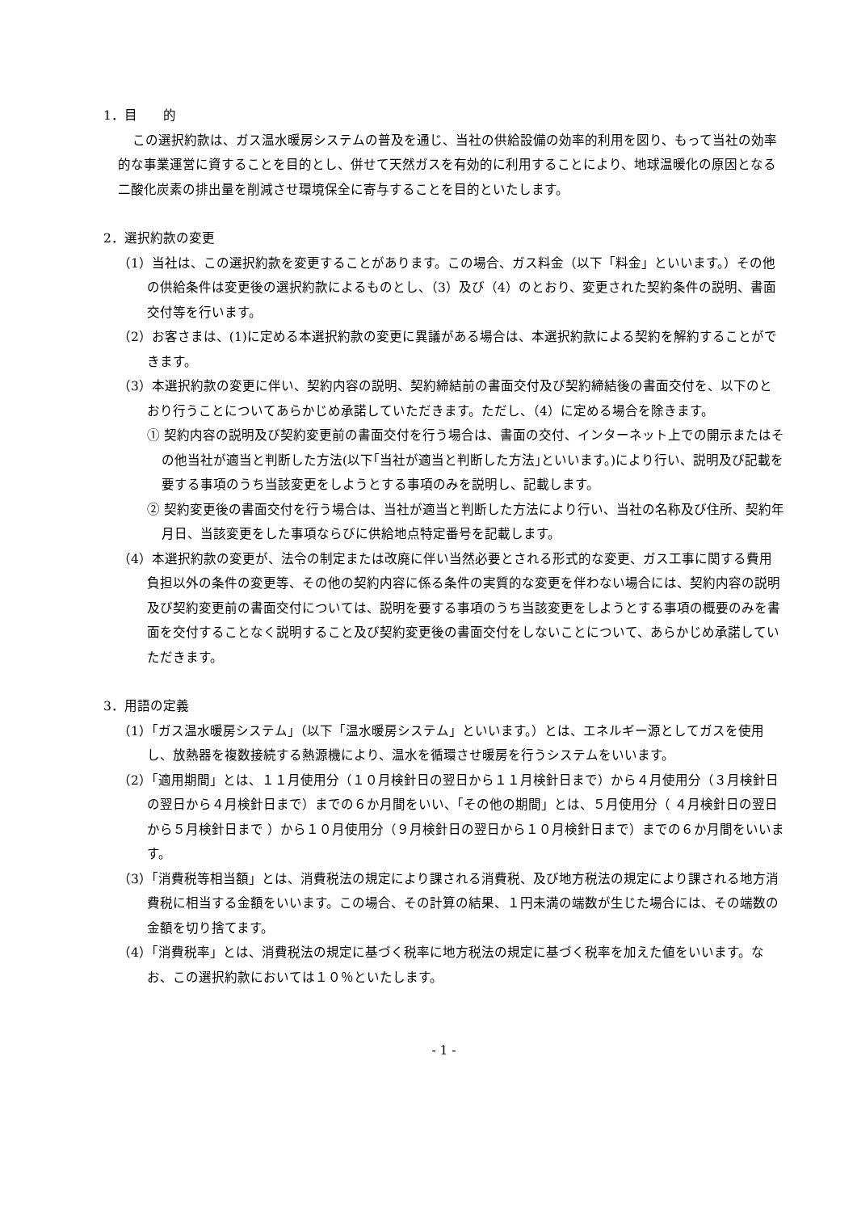1．目　　的
この選択約款は、ガス温水暖房システムの普及を通じ、当社の供給設備の効率的利用を図り、もって当社の効率的な事業運営に資することを目的とし、併せて天然ガスを有効的に利用することにより、地球温暖化の原因となる二酸化炭素の排出量を削減させ環境保全に寄与することを目的といたします。
2．選択約款の変更
（1）当社は、この選択約款を変更することがあります。この場合、ガス料金（以下「料金」といいます。）その他の供給条件は変更後の選択約款によるものとし、（3）及び（4）のとおり、変更された契約条件の説明、書面交付等を行います。
（2）お客さまは、(1)に定める本選択約款の変更に異議がある場合は、本選択約款による契約を解約することができます。
（3）本選択約款の変更に伴い、契約内容の説明、契約締結前の書面交付及び契約締結後の書面交付を、以下のとおり行うことについてあらかじめ承諾していただきます。ただし、（4）に定める場合を除きます。
① 契約内容の説明及び契約変更前の書面交付を行う場合は、書面の交付、インターネット上での開示またはその他当社が適当と判断した方法(以下｢当社が適当と判断した方法｣といいます。)により行い、説明及び記載を要する事項のうち当該変更をしようとする事項のみを説明し、記載します。
② 契約変更後の書面交付を行う場合は、当社が適当と判断した方法により行い、当社の名称及び住所、契約年月日、当該変更をした事項ならびに供給地点特定番号を記載します。
（4）本選択約款の変更が、法令の制定または改廃に伴い当然必要とされる形式的な変更、ガス工事に関する費用負担以外の条件の変更等、その他の契約内容に係る条件の実質的な変更を伴わない場合には、契約内容の説明及び契約変更前の書面交付については、説明を要する事項のうち当該変更をしようとする事項の概要のみを書面を交付することなく説明すること及び契約変更後の書面交付をしないことについて、あらかじめ承諾していただきます。
3．用語の定義
（1）「ガス温水暖房システム」（以下「温水暖房システム」といいます。）とは、エネルギー源としてガスを使用し、放熱器を複数接続する熱源機により、温水を循環させ暖房を行うシステムをいいます。
（2）「適用期間」とは、１１月使用分（１０月検針日の翌日から１１月検針日まで）から４月使用分（３月検針日の翌日から４月検針日まで）までの６か月間をいい、「その他の期間」とは、５月使用分（ ４月検針日の翌日から５月検針日まで ）から１０月使用分（９月検針日の翌日から１０月検針日まで）までの６か月間をいいます。
（3）「消費税等相当額」とは、消費税法の規定により課される消費税、及び地方税法の規定により課される地方消費税に相当する金額をいいます。この場合、その計算の結果、１円未満の端数が生じた場合には、その端数の金額を切り捨てます。
（4）「消費税率」とは、消費税法の規定に基づく税率に地方税法の規定に基づく税率を加えた値をいいます。なお、この選択約款においては１０％といたします。
- 1 -